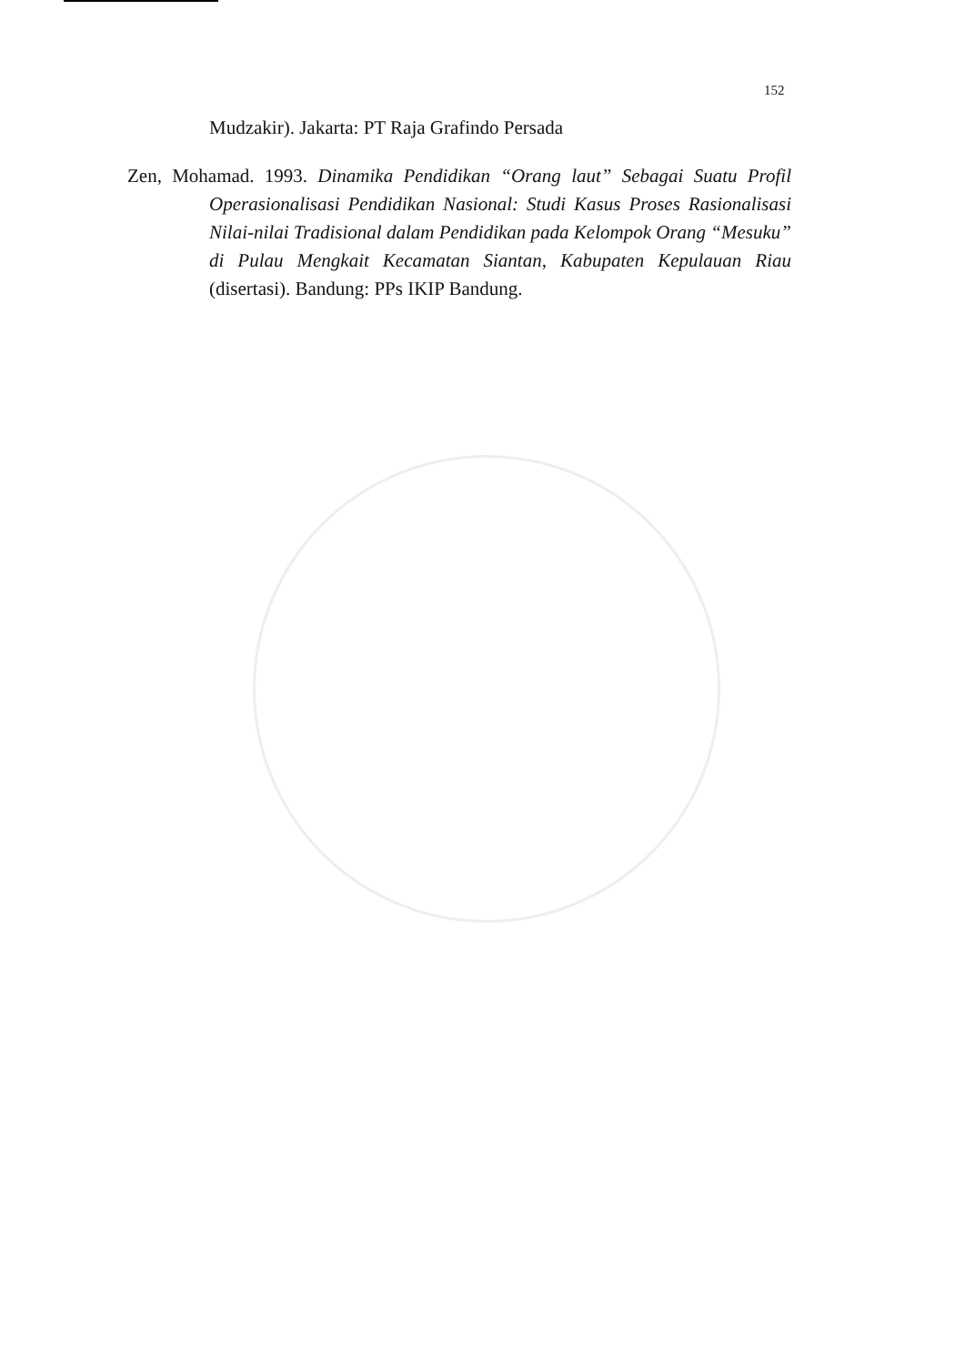152
Mudzakir). Jakarta: PT Raja Grafindo Persada
Zen, Mohamad. 1993. Dinamika Pendidikan “Orang laut” Sebagai Suatu Profil Operasionalisasi Pendidikan Nasional: Studi Kasus Proses Rasionalisasi Nilai-nilai Tradisional dalam Pendidikan pada Kelompok Orang “Mesuku” di Pulau Mengkait Kecamatan Siantan, Kabupaten Kepulauan Riau (disertasi). Bandung: PPs IKIP Bandung.